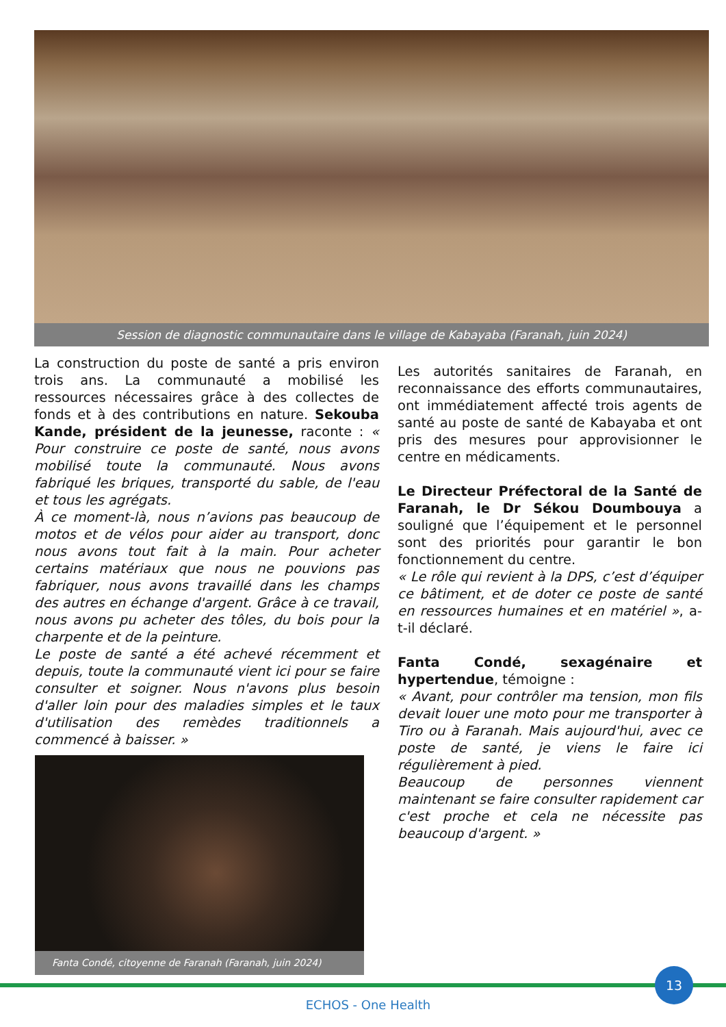Session de diagnostic communautaire dans le village de Kabayaba (Faranah, juin 2024)
La construction du poste de santé a pris environ trois ans. La communauté a mobilisé les ressources nécessaires grâce à des collectes de fonds et à des contributions en nature. Sekouba Kande, président de la jeunesse, raconte : « Pour construire ce poste de santé, nous avons mobilisé toute la communauté. Nous avons fabriqué les briques, transporté du sable, de l'eau et tous les agrégats.
À ce moment-là, nous n’avions pas beaucoup de motos et de vélos pour aider au transport, donc nous avons tout fait à la main. Pour acheter certains matériaux que nous ne pouvions pas fabriquer, nous avons travaillé dans les champs des autres en échange d'argent. Grâce à ce travail, nous avons pu acheter des tôles, du bois pour la charpente et de la peinture.
Le poste de santé a été achevé récemment et depuis, toute la communauté vient ici pour se faire consulter et soigner. Nous n'avons plus besoin d'aller loin pour des maladies simples et le taux d'utilisation des remèdes traditionnels a commencé à baisser. »
Fanta Condé, citoyenne de Faranah (Faranah, juin 2024)
Les autorités sanitaires de Faranah, en reconnaissance des efforts communautaires, ont immédiatement affecté trois agents de santé au poste de santé de Kabayaba et ont pris des mesures pour approvisionner le centre en médicaments.
Le Directeur Préfectoral de la Santé de Faranah, le Dr Sékou Doumbouya a souligné que l’équipement et le personnel sont des priorités pour garantir le bon fonctionnement du centre.
« Le rôle qui revient à la DPS, c’est d’équiper ce bâtiment, et de doter ce poste de santé en ressources humaines et en matériel », a-t-il déclaré.
Fanta Condé, sexagénaire et hypertendue, témoigne :
« Avant, pour contrôler ma tension, mon fils devait louer une moto pour me transporter à Tiro ou à Faranah. Mais aujourd'hui, avec ce poste de santé, je viens le faire ici régulièrement à pied.
Beaucoup de personnes viennent maintenant se faire consulter rapidement car c'est proche et cela ne nécessite pas beaucoup d'argent. »
13
ECHOS - One Health